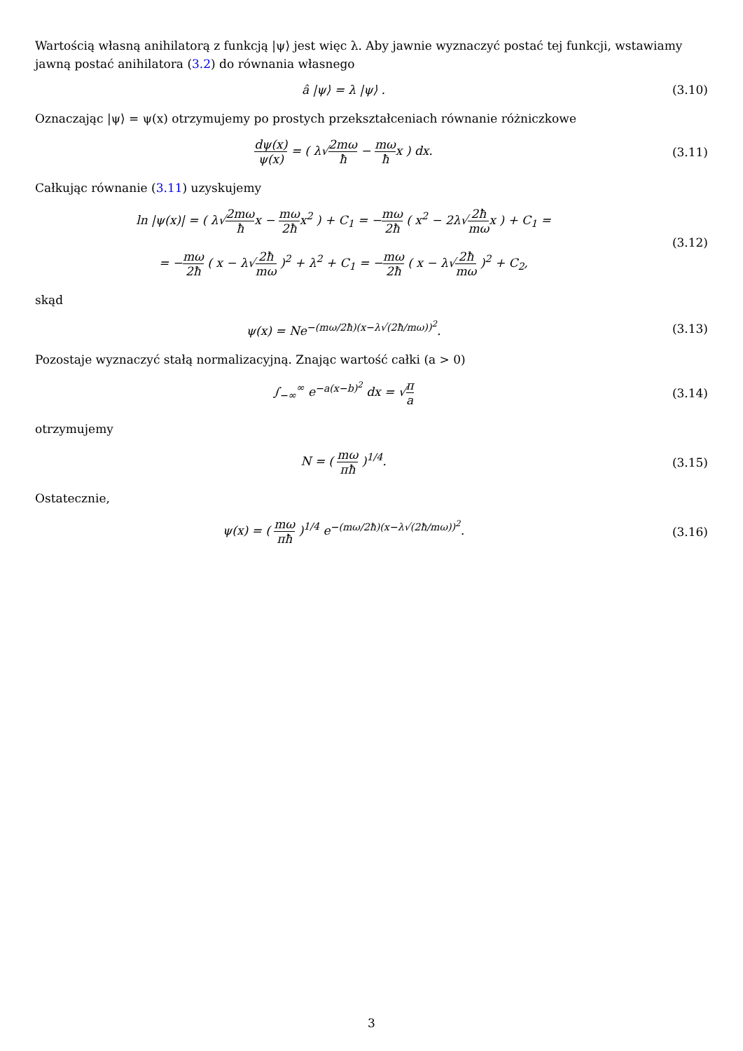Wartością własną anihilatorą z funkcją |ψ⟩ jest więc λ. Aby jawnie wyznaczyć postać tej funkcji, wstawiamy jawną postać anihilatora (3.2) do równania własnego
â |ψ⟩ = λ |ψ⟩ . (3.10)
Oznaczając |ψ⟩ = ψ(x) otrzymujemy po prostych przekształceniach równanie różniczkowe
dψ(x) ψ(x) = ( λ√2mω ħ − mω ħx ) dx.
(3.11)
Całkując równanie (3.11) uzyskujemy
ln |ψ(x)| = ( λ√2mω ħx − mω 2ħx<sup>2</sup> ) + C<sub>1</sub> = −mω 2ħ ( x<sup>2</sup> − 2λ√2ħ mωx ) + C<sub>1</sub> =
= −mω 2ħ ( x − λ√2ħ mω )<sup>2</sup> + λ<sup>2</sup> + C<sub>1</sub> = −mω 2ħ ( x − λ√2ħ mω )<sup>2</sup> + C<sub>2</sub>,
(3.12)
skąd
ψ(x) = Ne<sup>−(mω/2ħ)(x−λ√(2ħ/mω))<sup>2</sup></sup>.
(3.13)
Pozostaje wyznaczyć stałą normalizacyjną. Znając wartość całki (a > 0)
∫<sub>−∞</sub><sup>∞</sup> e<sup>−a(x−b)<sup>2</sup></sup> dx = √π a (3.14)
otrzymujemy
N = ( mω πħ )<sup>1/4</sup>. (3.15)
Ostatecznie,
ψ(x) = ( mω πħ )<sup>1/4</sup> e<sup>−(mω/2ħ)(x−λ√(2ħ/mω))<sup>2</sup></sup>.
(3.16)
3